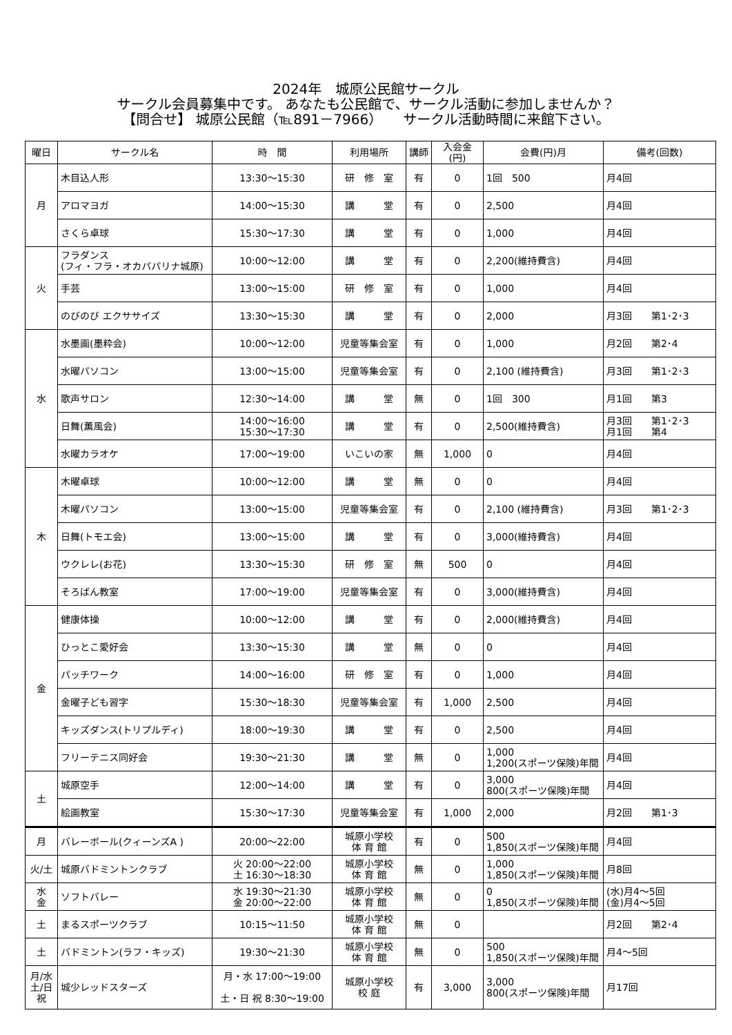2024年　城原公民館サークル
サークル会員募集中です。 あなたも公民館で、サークル活動に参加しませんか？
【問合せ】 城原公民館（℡891－7966）　　サークル活動時間に来館下さい。
| 曜日 | サークル名 | 時 間 | 利用場所 | 講師 | 入会金(円) | 会費(円)月 | 備考(回数) |
| --- | --- | --- | --- | --- | --- | --- | --- |
| 月 | 木目込人形 | 13:30～15:30 | 研 修 室 | 有 | 0 | 1回 500 | 月4回 |
| | アロマヨガ | 14:00～15:30 | 講 堂 | 有 | 0 | 2,500 | 月4回 |
| | さくら卓球 | 15:30～17:30 | 講 堂 | 有 | 0 | 1,000 | 月4回 |
| 火 | フラダンス (フィ・フラ・オカパパリナ城原) | 10:00～12:00 | 講 堂 | 有 | 0 | 2,200(維持費含) | 月4回 |
| | 手芸 | 13:00～15:00 | 研 修 室 | 有 | 0 | 1,000 | 月4回 |
| | のびのび エクササイズ | 13:30～15:30 | 講 堂 | 有 | 0 | 2,000 | 月3回 第1･2･3 |
| 水 | 水墨画(墨粋会) | 10:00～12:00 | 児童等集会室 | 有 | 0 | 1,000 | 月2回 第2･4 |
| | 水曜パソコン | 13:00～15:00 | 児童等集会室 | 有 | 0 | 2,100 (維持費含) | 月3回 第1･2･3 |
| | 歌声サロン | 12:30～14:00 | 講 堂 | 無 | 0 | 1回 300 | 月1回 第3 |
| | 日舞(薫風会) | 14:00～16:00 15:30～17:30 | 講 堂 | 有 | 0 | 2,500(維持費含) | 月3回 第1･2･3 月1回 第4 |
| | 水曜カラオケ | 17:00～19:00 | いこいの家 | 無 | 1,000 | 0 | 月4回 |
| 木 | 木曜卓球 | 10:00～12:00 | 講 堂 | 無 | 0 | 0 | 月4回 |
| | 木曜パソコン | 13:00～15:00 | 児童等集会室 | 有 | 0 | 2,100 (維持費含) | 月3回 第1･2･3 |
| | 日舞(トモエ会) | 13:00～15:00 | 講 堂 | 有 | 0 | 3,000(維持費含) | 月4回 |
| | ウクレレ(お花) | 13:30～15:30 | 研 修 室 | 無 | 500 | 0 | 月4回 |
| | そろばん教室 | 17:00～19:00 | 児童等集会室 | 有 | 0 | 3,000(維持費含) | 月4回 |
| 金 | 健康体操 | 10:00～12:00 | 講 堂 | 有 | 0 | 2,000(維持費含) | 月4回 |
| | ひっとこ愛好会 | 13:30～15:30 | 講 堂 | 無 | 0 | 0 | 月4回 |
| | パッチワーク | 14:00～16:00 | 研 修 室 | 有 | 0 | 1,000 | 月4回 |
| | 金曜子ども習字 | 15:30～18:30 | 児童等集会室 | 有 | 1,000 | 2,500 | 月4回 |
| | キッズダンス(トリプルディ) | 18:00～19:30 | 講 堂 | 有 | 0 | 2,500 | 月4回 |
| | フリーテニス同好会 | 19:30～21:30 | 講 堂 | 無 | 0 | 1,000 1,200(スポーツ保険)年間 | 月4回 |
| 土 | 城原空手 | 12:00～14:00 | 講 堂 | 有 | 0 | 3,000 800(スポーツ保険)年間 | 月4回 |
| | 絵画教室 | 15:30～17:30 | 児童等集会室 | 有 | 1,000 | 2,000 | 月2回 第1･3 |
| 月 | バレーボール(クィーンズA ) | 20:00～22:00 | 城原小学校 体 育 館 | 有 | 0 | 500 1,850(スポーツ保険)年間 | 月4回 |
| 火/土 | 城原バドミントンクラブ | 火 20:00～22:00 土 16:30～18:30 | 城原小学校 体 育 館 | 無 | 0 | 1,000 1,850(スポーツ保険)年間 | 月8回 |
| 水 金 | ソフトバレー | 水 19:30～21:30 金 20:00～22:00 | 城原小学校 体 育 館 | 無 | 0 | 0 1,850(スポーツ保険)年間 | (水)月4～5回 (金)月4～5回 |
| 土 | まるスポーツクラブ | 10:15～11:50 | 城原小学校 体 育 館 | 無 | 0 | | 月2回 第2･4 |
| 土 | バドミントン(ラフ・キッズ) | 19:30～21:30 | 城原小学校 体 育 館 | 無 | 0 | 500 1,850(スポーツ保険)年間 | 月4～5回 |
| 月/水 土/日 祝 | 城少レッドスターズ | 月・水 17:00～19:00 土・日 祝 8:30～19:00 | 城原小学校 校 庭 | 有 | 3,000 | 3,000 800(スポーツ保険)年間 | 月17回 |